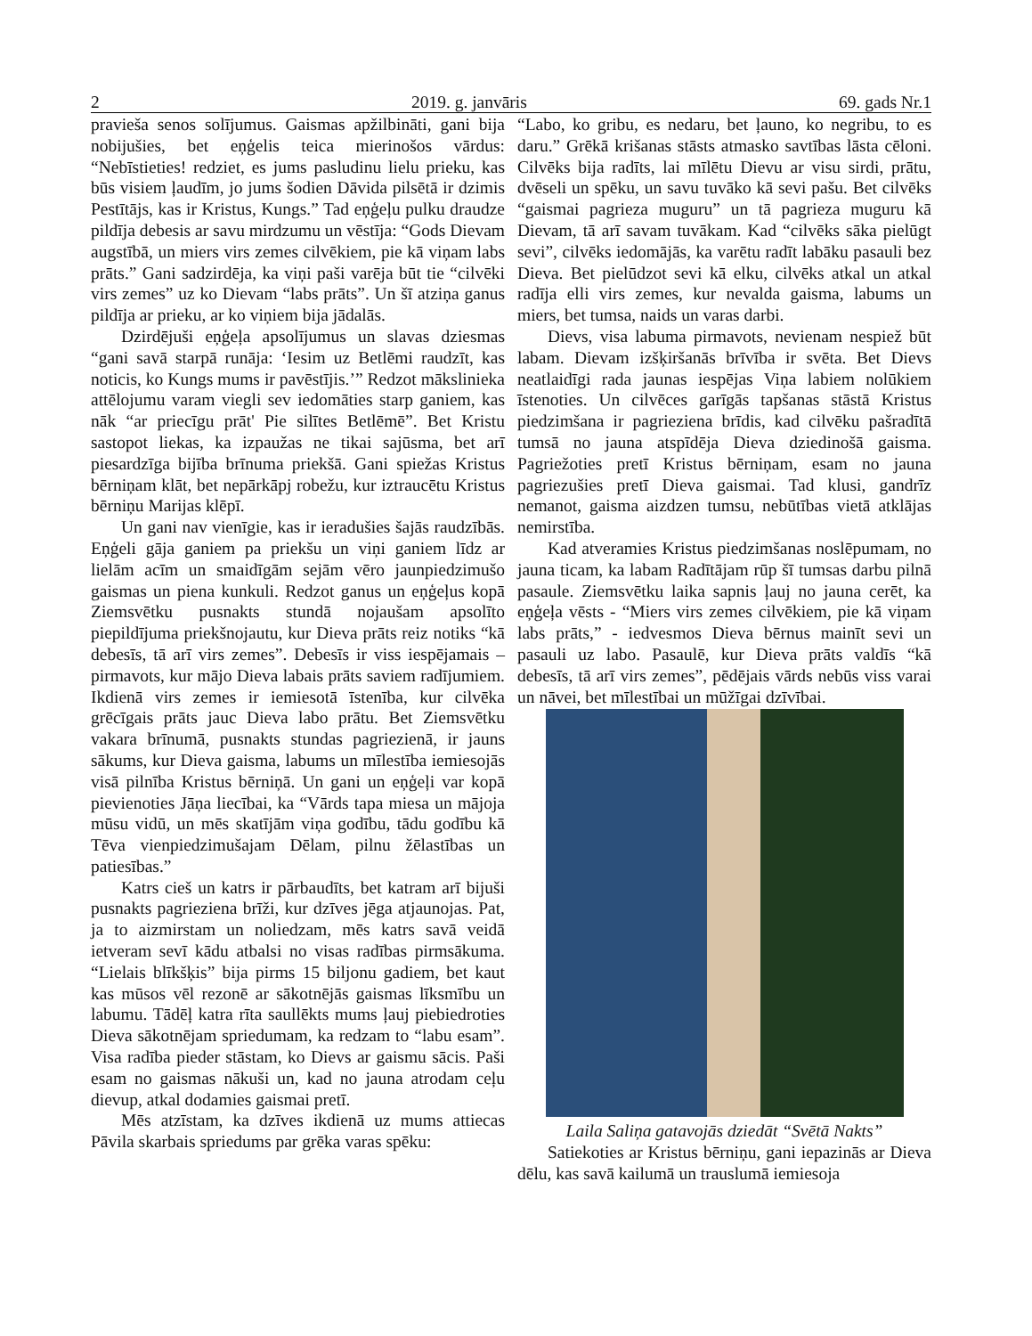2 2019. g. janvāris 69. gads Nr.1
pravieša senos solījumus. Gaismas apžilbināti, gani bija nobijušies, bet eņģelis teica mierinošos vārdus: “Nebīstieties! redziet, es jums pasludinu lielu prieku, kas būs visiem ļaudīm, jo jums šodien Dāvida pilsētā ir dzimis Pestītājs, kas ir Kristus, Kungs.” Tad eņģeļu pulku draudze pildīja debesis ar savu mirdzumu un vēstīja: “Gods Dievam augstībā, un miers virs zemes cilvēkiem, pie kā viņam labs prāts.” Gani sadzirdēja, ka viņi paši varēja būt tie “cilvēki virs zemes” uz ko Dievam “labs prāts”. Un šī atziņa ganus pildīja ar prieku, ar ko viņiem bija jādalās.
Dzirdējuši eņģeļa apsolījumus un slavas dziesmas “gani savā starpā runāja: ‘Iesim uz Betlēmi raudzīt, kas noticis, ko Kungs mums ir pavēstījis.’” Redzot mākslinieka attēlojumu varam viegli sev iedomāties starp ganiem, kas nāk “ar priecīgu prāt' Pie silītes Betlēmē”. Bet Kristu sastopot liekas, ka izpaužas ne tikai sajūsma, bet arī piesardzīga bijība brīnuma priekšā. Gani spiežas Kristus bērniņam klāt, bet nepārkāpj robežu, kur iztraucētu Kristus bērniņu Marijas klēpī.
Un gani nav vienīgie, kas ir ieradušies šajās raudzībās. Eņģeli gāja ganiem pa priekšu un viņi ganiem līdz ar lielām acīm un smaidīgām sejām vēro jaunpiedzimušo gaismas un piena kunkuli. Redzot ganus un eņģeļus kopā Ziemsvētku pusnakts stundā nojaušam apsolīto piepildījuma priekšnojautu, kur Dieva prāts reiz notiks “kā debesīs, tā arī virs zemes”. Debesīs ir viss iespējamais – pirmavots, kur mājo Dieva labais prāts saviem radījumiem. Ikdienā virs zemes ir iemiesotā īstenība, kur cilvēka grēcīgais prāts jauc Dieva labo prātu. Bet Ziemsvētku vakara brīnumā, pusnakts stundas pagriezienā, ir jauns sākums, kur Dieva gaisma, labums un mīlestība iemiesojās visā pilnība Kristus bērniņā. Un gani un eņģeļi var kopā pievienoties Jāņa liecībai, ka “Vārds tapa miesa un mājoja mūsu vidū, un mēs skatījām viņa godību, tādu godību kā Tēva vienpiedzimušajam Dēlam, pilnu žēlastības un patiesības.”
Katrs cieš un katrs ir pārbaudīts, bet katram arī bijuši pusnakts pagrieziena brīži, kur dzīves jēga atjaunojas. Pat, ja to aizmirstam un noliedzam, mēs katrs savā veidā ietveram sevī kādu atbalsi no visas radības pirmsākuma. “Lielais blīkšķis” bija pirms 15 biljonu gadiem, bet kaut kas mūsos vēl rezonē ar sākotnējās gaismas līksmību un labumu. Tādēļ katra rīta saullēkts mums ļauj piebiedroties Dieva sākotnējam spriedumam, ka redzam to “labu esam”. Visa radība pieder stāstam, ko Dievs ar gaismu sācis. Paši esam no gaismas nākuši un, kad no jauna atrodam ceļu dievup, atkal dodamies gaismai pretī.
Mēs atzīstam, ka dzīves ikdienā uz mums attiecas Pāvila skarbais spriedums par grēka varas spēku:
“Labo, ko gribu, es nedaru, bet ļauno, ko negribu, to es daru.” Grēkā krišanas stāsts atmasko savtības lāsta cēloni. Cilvēks bija radīts, lai mīlētu Dievu ar visu sirdi, prātu, dvēseli un spēku, un savu tuvāko kā sevi pašu. Bet cilvēks “gaismai pagrieza muguru” un tā pagrieza muguru kā Dievam, tā arī savam tuvākam. Kad “cilvēks sāka pielūgt sevi”, cilvēks iedomājās, ka varētu radīt labāku pasauli bez Dieva. Bet pielūdzot sevi kā elku, cilvēks atkal un atkal radīja elli virs zemes, kur nevalda gaisma, labums un miers, bet tumsa, naids un varas darbi.
Dievs, visa labuma pirmavots, nevienam nespiež būt labam. Dievam izšķiršanās brīvība ir svēta. Bet Dievs neatlaidīgi rada jaunas iespējas Viņa labiem nolūkiem īstenoties. Un cilvēces garīgās tapšanas stāstā Kristus piedzimšana ir pagrieziena brīdis, kad cilvēku pašradītā tumsā no jauna atspīdēja Dieva dziedinošā gaisma. Pagriežoties pretī Kristus bērniņam, esam no jauna pagriezušies pretī Dieva gaismai. Tad klusi, gandrīz nemanot, gaisma aizdzen tumsu, nebūtības vietā atklājas nemirstība.
Kad atveramies Kristus piedzimšanas noslēpumam, no jauna ticam, ka labam Radītājam rūp šī tumsas darbu pilnā pasaule. Ziemsvētku laika sapnis ļauj no jauna cerēt, ka eņģeļa vēsts - “Miers virs zemes cilvēkiem, pie kā viņam labs prāts,” - iedvesmos Dieva bērnus mainīt sevi un pasauli uz labo. Pasaulē, kur Dieva prāts valdīs “kā debesīs, tā arī virs zemes”, pēdējais vārds nebūs viss varai un nāvei, bet mīlestībai un mūžīgai dzīvībai.
Laila Saliņa gatavojās dziedāt “Svētā Nakts”
Satiekoties ar Kristus bērniņu, gani iepazinās ar Dieva dēlu, kas savā kailumā un trauslumā iemiesoja